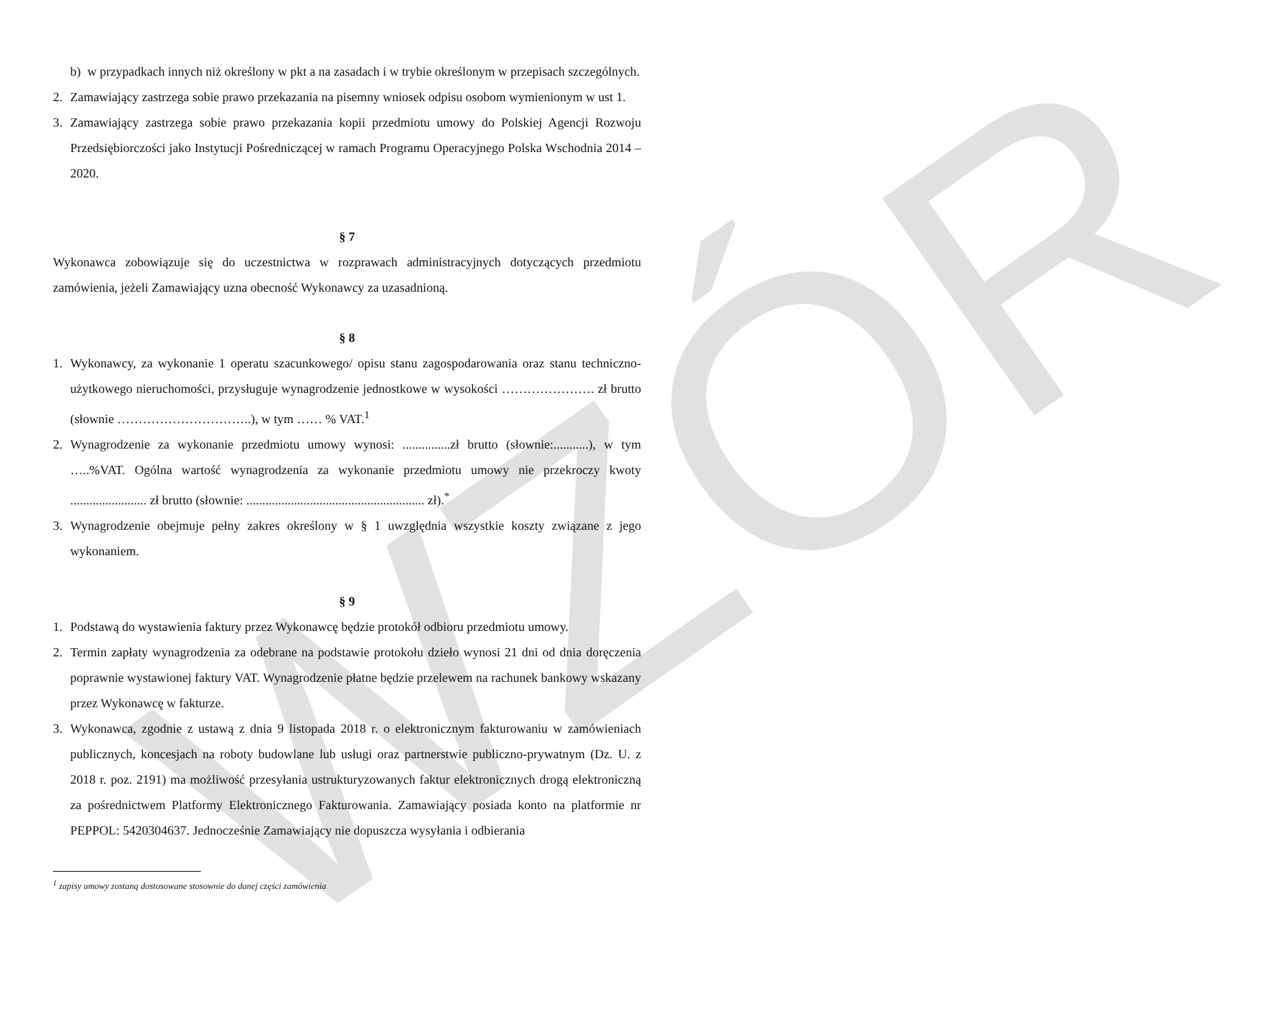WZÓR
b) w przypadkach innych niż określony w pkt a na zasadach i w trybie określonym w przepisach szczególnych.
2. Zamawiający zastrzega sobie prawo przekazania na pisemny wniosek odpisu osobom wymienionym w ust 1.
3. Zamawiający zastrzega sobie prawo przekazania kopii przedmiotu umowy do Polskiej Agencji Rozwoju Przedsiębiorczości jako Instytucji Pośredniczącej w ramach Programu Operacyjnego Polska Wschodnia 2014 – 2020.
§ 7
Wykonawca zobowiązuje się do uczestnictwa w rozprawach administracyjnych dotyczących przedmiotu zamówienia, jeżeli Zamawiający uzna obecność Wykonawcy za uzasadnioną.
§ 8
1. Wykonawcy, za wykonanie 1 operatu szacunkowego/ opisu stanu zagospodarowania oraz stanu techniczno-użytkowego nieruchomości, przysługuje wynagrodzenie jednostkowe w wysokości …………………. zł brutto (słownie …………………………..), w tym …… % VAT.<sup>1</sup>
2. Wynagrodzenie za wykonanie przedmiotu umowy wynosi: ...............zł brutto (słownie:...........), w tym …..%VAT. Ogólna wartość wynagrodzenia za wykonanie przedmiotu umowy nie przekroczy kwoty ........................ zł brutto (słownie: ........................................................ zł).<sup>*</sup>
3. Wynagrodzenie obejmuje pełny zakres określony w § 1 uwzględnia wszystkie koszty związane z jego wykonaniem.
§ 9
1. Podstawą do wystawienia faktury przez Wykonawcę będzie protokół odbioru przedmiotu umowy.
2. Termin zapłaty wynagrodzenia za odebrane na podstawie protokołu dzieło wynosi 21 dni od dnia doręczenia poprawnie wystawionej faktury VAT. Wynagrodzenie płatne będzie przelewem na rachunek bankowy wskazany przez Wykonawcę w fakturze.
3. Wykonawca, zgodnie z ustawą z dnia 9 listopada 2018 r. o elektronicznym fakturowaniu w zamówieniach publicznych, koncesjach na roboty budowlane lub usługi oraz partnerstwie publiczno-prywatnym (Dz. U. z 2018 r. poz. 2191) ma możliwość przesyłania ustrukturyzowanych faktur elektronicznych drogą elektroniczną za pośrednictwem Platformy Elektronicznego Fakturowania. Zamawiający posiada konto na platformie nr PEPPOL: 5420304637. Jednocześnie Zamawiający nie dopuszcza wysyłania i odbierania
<sup>1</sup> zapisy umowy zostaną dostosowane stosownie do danej części zamówienia